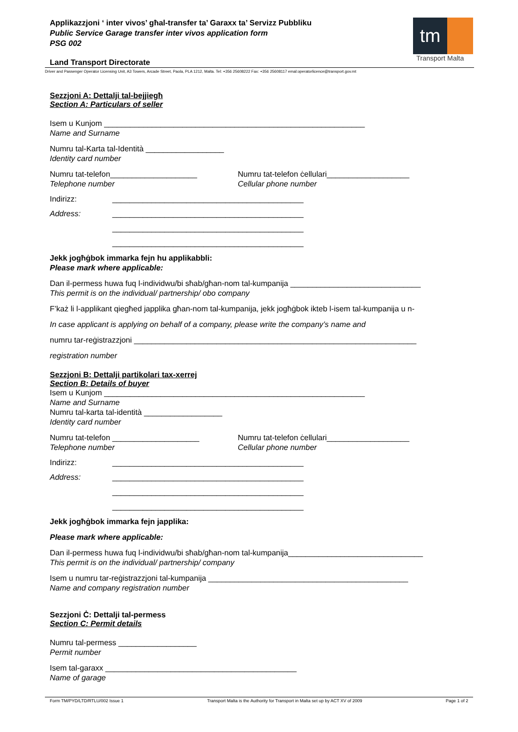Applikazzjoni ‘ inter vivos’ għal-transfer ta’ Garaxx ta’ Servizz Pubbliku
Public Service Garage transfer inter vivos application form
PSG 002
Land Transport Directorate
tm
Transport Malta
Driver and Passenger Operator Licensing Unit, A3 Towers, Arcade Street, Paola, PLA 1212, Malta. Tel: +356 25608222 Fax: +356 25608117 emal:operatorlicence@transport.gov.mt
Sezzjoni A: Dettalji tal-bejjiegħ
Section A: Particulars of seller
Isem u Kunjom ____________________________________________________________
Name and Surname
Numru tal-Karta tal-Identità __________________
Identity card number
Numru tat-telefon____________________
Telephone number
Numru tat-telefon ċellulari___________________
Cellular phone number
Indirizz: ____________________________________________
Address: ____________________________________________
____________________________________________
____________________________________________
Jekk jogħġbok immarka fejn hu applikabbli:
Please mark where applicable:
Dan il-permess huwa fuq l-individwu/bi sħab/għan-nom tal-kumpanija ______________________________
This permit is on the individual/ partnership/ obo company
F’każ li l-applikant qiegħed japplika għan-nom tal-kumpanija, jekk jogħġbok ikteb l-isem tal-kumpanija u n-
In case applicant is applying on behalf of a company, please write the company’s name and
numru tar-reġistrazzjoni _________________________________________________________________
registration number
Sezzjoni B: Dettalji partikolari tax-xerrej
Section B: Details of buyer
Isem u Kunjom ____________________________________________________________
Name and Surname
Numru tal-karta tal-identità __________________
Identity card number
Numru tat-telefon ____________________
Telephone number
Numru tat-telefon ċellulari___________________
Cellular phone number
Indirizz: ____________________________________________
Address: ____________________________________________
____________________________________________
____________________________________________
Jekk jogħġbok immarka fejn japplika:
Please mark where applicable:
Dan il-permess huwa fuq l-individwu/bi sħab/għan-nom tal-kumpanija_______________________________
This permit is on the individual/ partnership/ company
Isem u numru tar-reġistrazzjoni tal-kumpanija ______________________________________________
Name and company registration number
Sezzjoni Ċ: Dettalji tal-permess
Section C: Permit details
Numru tal-permess __________________
Permit number
Isem tal-garaxx ____________________________________________
Name of garage
Form TM/PYD/LTD/RTLU/002 Issue 1 Transport Malta is the Authority for Transport in Malta set up by ACT XV of 2009 Page 1 of 2